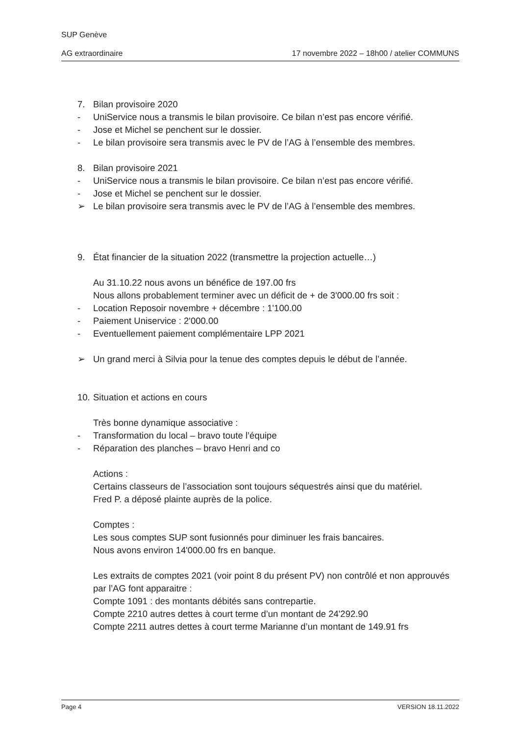SUP Genève
AG extraordinaire 17 novembre 2022 – 18h00 / atelier COMMUNS
7. Bilan provisoire 2020
- UniService nous a transmis le bilan provisoire. Ce bilan n’est pas encore vérifié.
- Jose et Michel se penchent sur le dossier.
- Le bilan provisoire sera transmis avec le PV de l’AG à l’ensemble des membres.
8. Bilan provisoire 2021
- UniService nous a transmis le bilan provisoire. Ce bilan n’est pas encore vérifié.
- Jose et Michel se penchent sur le dossier.
➢ Le bilan provisoire sera transmis avec le PV de l’AG à l’ensemble des membres.
9. État financier de la situation 2022 (transmettre la projection actuelle…)
Au 31.10.22 nous avons un bénéfice de 197.00 frs
Nous allons probablement terminer avec un déficit de + de 3'000.00 frs soit :
- Location Reposoir novembre + décembre : 1'100.00
- Paiement Uniservice : 2'000.00
- Eventuellement paiement complémentaire LPP 2021
➢ Un grand merci à Silvia pour la tenue des comptes depuis le début de l’année.
10. Situation et actions en cours
Très bonne dynamique associative :
- Transformation du local – bravo toute l’équipe
- Réparation des planches – bravo Henri and co
Actions :
Certains classeurs de l’association sont toujours séquestrés ainsi que du matériel.
Fred P. a déposé plainte auprès de la police.
Comptes :
Les sous comptes SUP sont fusionnés pour diminuer les frais bancaires.
Nous avons environ 14'000.00 frs en banque.
Les extraits de comptes 2021 (voir point 8 du présent PV) non contrôlé et non approuvés par l’AG font apparaitre :
Compte 1091 : des montants débités sans contrepartie.
Compte 2210 autres dettes à court terme d’un montant de 24'292.90
Compte 2211 autres dettes à court terme Marianne d’un montant de 149.91 frs
Page 4 VERSION 18.11.2022